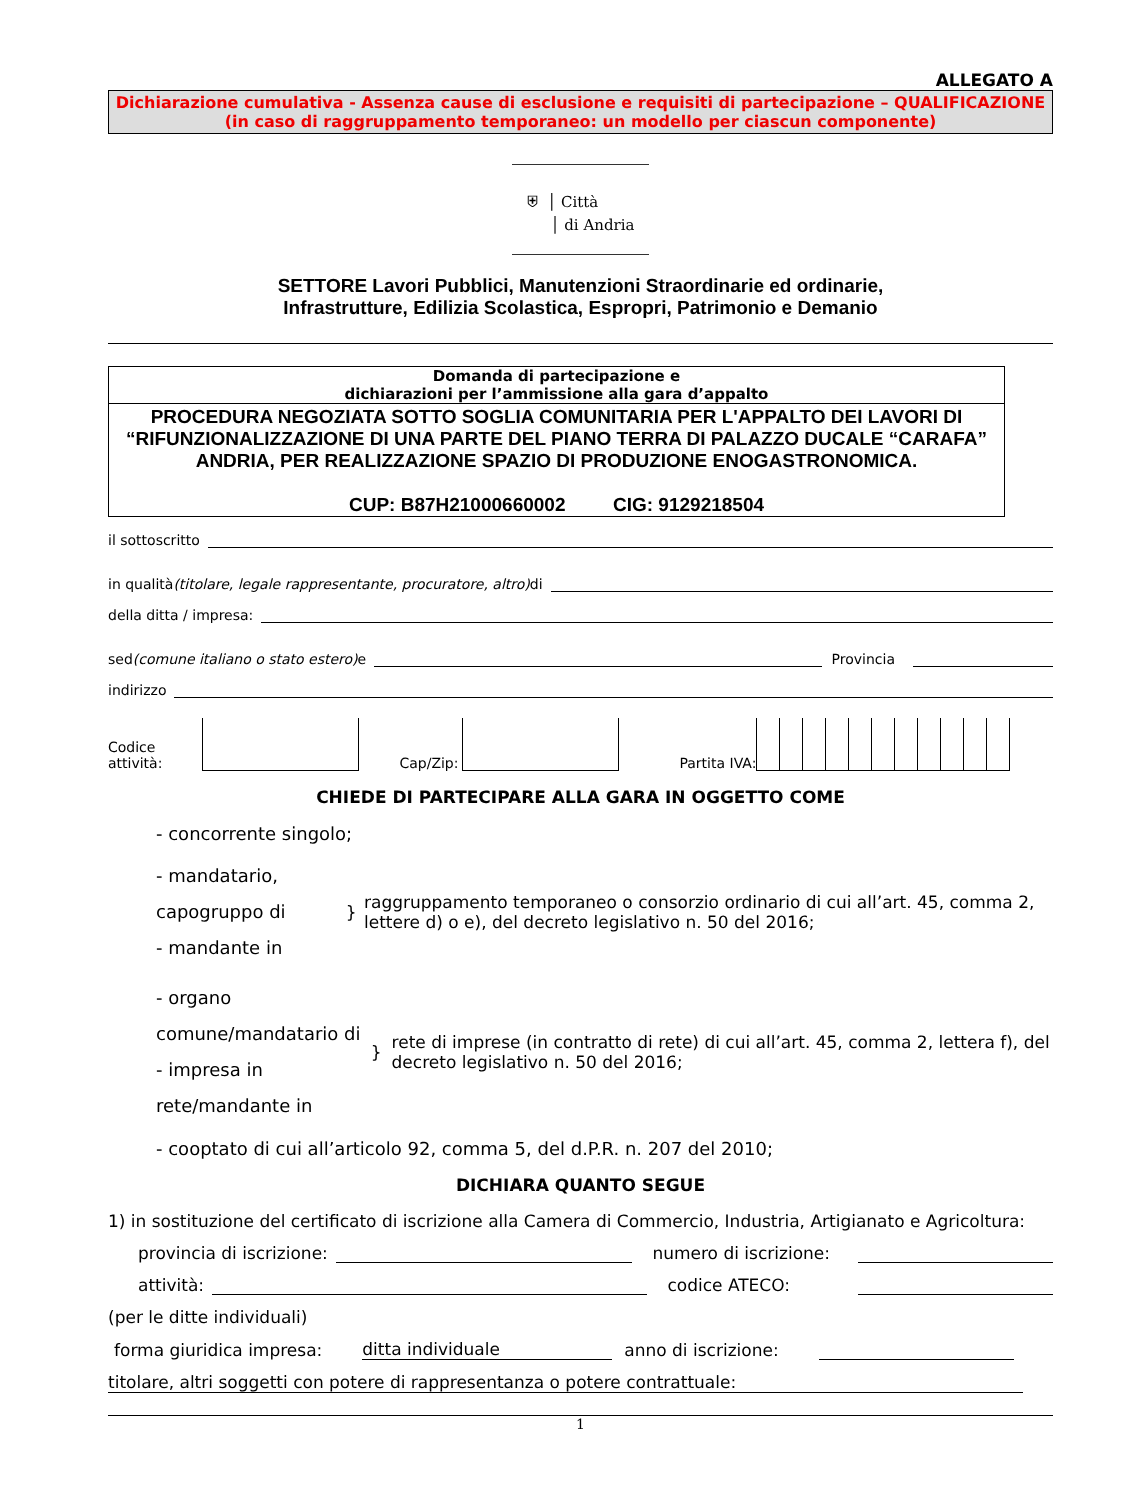ALLEGATO A
Dichiarazione cumulativa - Assenza cause di esclusione e requisiti di partecipazione – QUALIFICAZIONE
(in caso di raggruppamento temporaneo: un modello per ciascun componente)
⛨ │ Città
│ di Andria
SETTORE Lavori Pubblici, Manutenzioni Straordinarie ed ordinarie,
Infrastrutture, Edilizia Scolastica, Espropri, Patrimonio e Demanio
Domanda di partecipazione e
dichiarazioni per l’ammissione alla gara d’appalto
PROCEDURA NEGOZIATA SOTTO SOGLIA COMUNITARIA PER L'APPALTO DEI LAVORI DI “RIFUNZIONALIZZAZIONE DI UNA PARTE DEL PIANO TERRA DI PALAZZO DUCALE “CARAFA” ANDRIA, PER REALIZZAZIONE SPAZIO DI PRODUZIONE ENOGASTRONOMICA.
CUP: B87H21000660002 CIG: 9129218504
il sottoscritto
in qualità (titolare, legale rappresentante, procuratore, altro)
di
della ditta / impresa:
sed (comune italiano o stato estero)
e Provincia
indirizzo
Codice
attività: Cap/Zip: Partita IVA:
CHIEDE DI PARTECIPARE ALLA GARA IN OGGETTO COME
- concorrente singolo;
- mandatario, capogruppo di
- mandante in
}
raggruppamento temporaneo o consorzio ordinario di cui all’art. 45, comma 2, lettere d) o e), del decreto legislativo n. 50 del 2016;
- organo comune/mandatario di
- impresa in rete/mandante in
}
rete di imprese (in contratto di rete) di cui all’art. 45, comma 2, lettera f), del decreto legislativo n. 50 del 2016;
- cooptato di cui all’articolo 92, comma 5, del d.P.R. n. 207 del 2010;
DICHIARA QUANTO SEGUE
1) in sostituzione del certificato di iscrizione alla Camera di Commercio, Industria, Artigianato e Agricoltura:
provincia di iscrizione: numero di iscrizione:
attività: codice ATECO:
(per le ditte individuali)
forma giuridica impresa: ditta individuale anno di iscrizione:
titolare, altri soggetti con potere di rappresentanza o potere contrattuale:
1